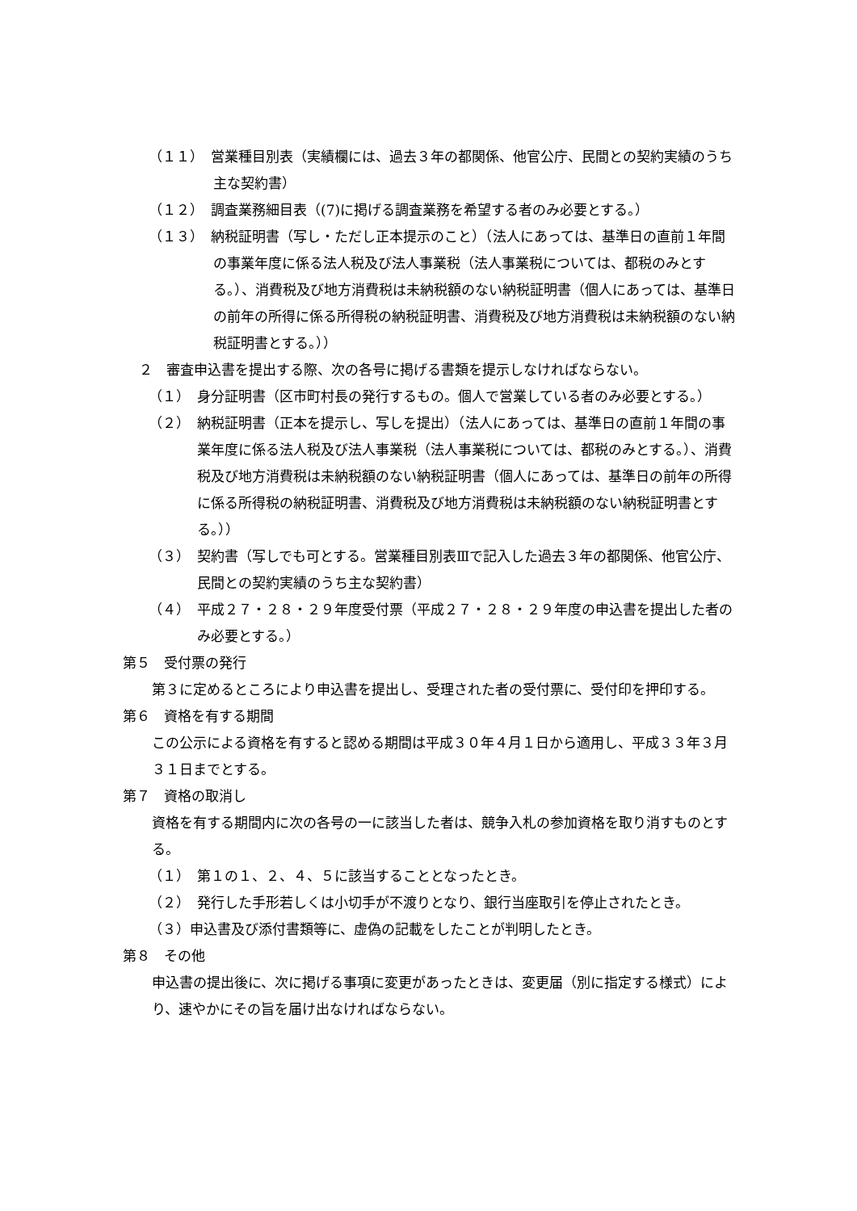（１１）　営業種目別表（実績欄には、過去３年の都関係、他官公庁、民間との契約実績のうち主な契約書）
（１２）　調査業務細目表（(7)に掲げる調査業務を希望する者のみ必要とする。）
（１３）　納税証明書（写し・ただし正本提示のこと）（法人にあっては、基準日の直前１年間の事業年度に係る法人税及び法人事業税（法人事業税については、都税のみとする。）、消費税及び地方消費税は未納税額のない納税証明書（個人にあっては、基準日の前年の所得に係る所得税の納税証明書、消費税及び地方消費税は未納税額のない納税証明書とする。））
２　審査申込書を提出する際、次の各号に掲げる書類を提示しなければならない。
（１）　身分証明書（区市町村長の発行するもの。個人で営業している者のみ必要とする。）
（２）　納税証明書（正本を提示し、写しを提出）（法人にあっては、基準日の直前１年間の事業年度に係る法人税及び法人事業税（法人事業税については、都税のみとする。）、消費税及び地方消費税は未納税額のない納税証明書（個人にあっては、基準日の前年の所得に係る所得税の納税証明書、消費税及び地方消費税は未納税額のない納税証明書とする。））
（３）　契約書（写しでも可とする。営業種目別表Ⅲで記入した過去３年の都関係、他官公庁、民間との契約実績のうち主な契約書）
（４）　平成２７・２８・２９年度受付票（平成２７・２８・２９年度の申込書を提出した者のみ必要とする。）
第５　受付票の発行
第３に定めるところにより申込書を提出し、受理された者の受付票に、受付印を押印する。
第６　資格を有する期間
この公示による資格を有すると認める期間は平成３０年４月１日から適用し、平成３３年３月３１日までとする。
第７　資格の取消し
資格を有する期間内に次の各号の一に該当した者は、競争入札の参加資格を取り消すものとする。
（１）　第１の１、２、４、５に該当することとなったとき。
（２）　発行した手形若しくは小切手が不渡りとなり、銀行当座取引を停止されたとき。
（３）申込書及び添付書類等に、虚偽の記載をしたことが判明したとき。
第８　その他
申込書の提出後に、次に掲げる事項に変更があったときは、変更届（別に指定する様式）により、速やかにその旨を届け出なければならない。